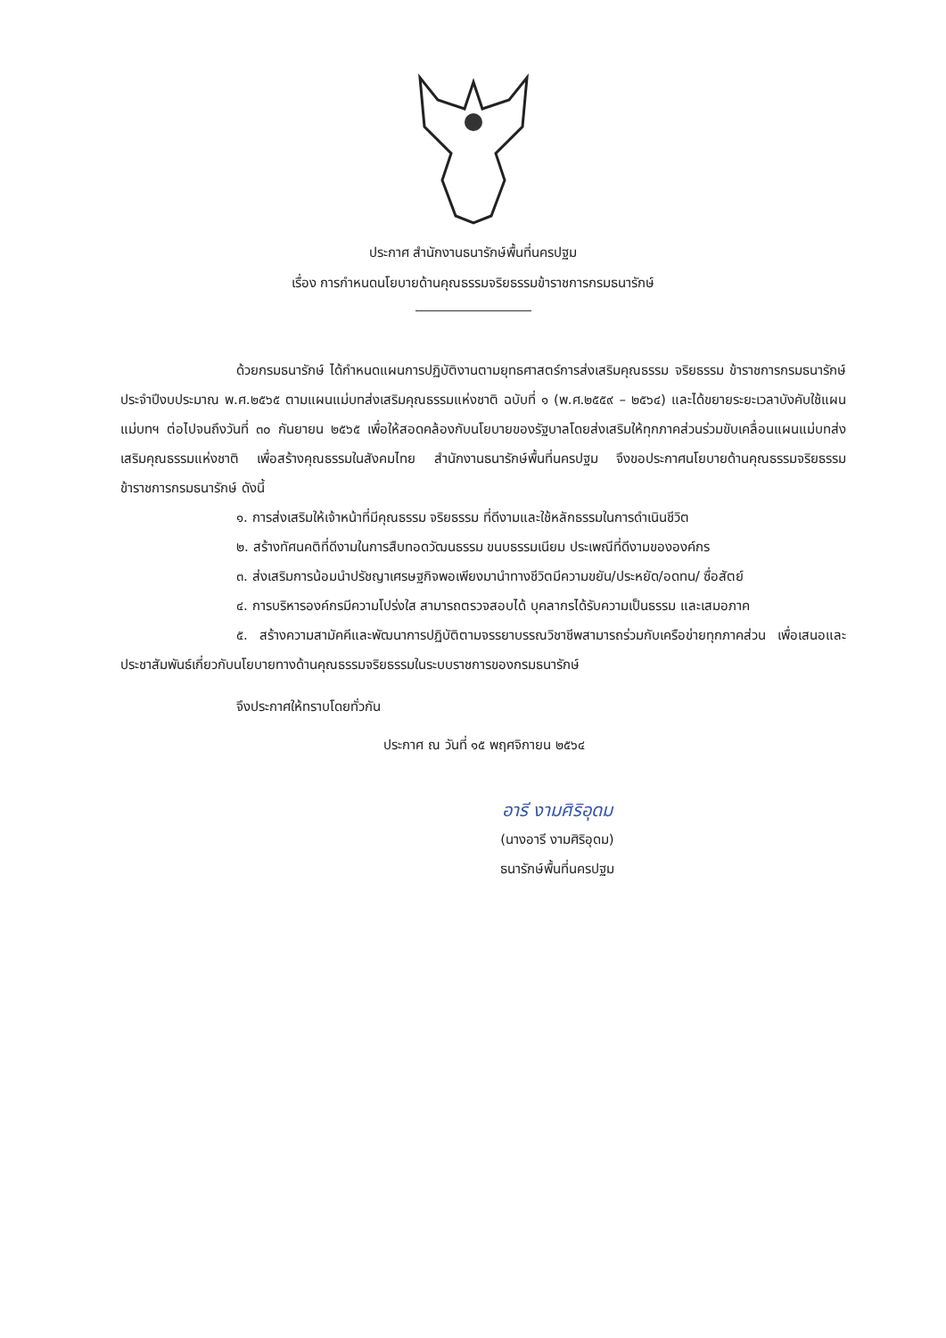ประกาศ สำนักงานธนารักษ์พื้นที่นครปฐม
เรื่อง การกำหนดนโยบายด้านคุณธรรมจริยธรรมข้าราชการกรมธนารักษ์
ด้วยกรมธนารักษ์ ได้กำหนดแผนการปฏิบัติงานตามยุทธศาสตร์การส่งเสริมคุณธรรม จริยธรรม ข้าราชการกรมธนารักษ์ ประจำปีงบประมาณ พ.ศ.๒๕๖๕ ตามแผนแม่บทส่งเสริมคุณธรรมแห่งชาติ ฉบับที่ ๑ (พ.ศ.๒๕๕๙ – ๒๕๖๔) และได้ขยายระยะเวลาบังคับใช้แผนแม่บทฯ ต่อไปจนถึงวันที่ ๓๐ กันยายน ๒๕๖๕ เพื่อให้สอดคล้องกับนโยบายของรัฐบาลโดยส่งเสริมให้ทุกภาคส่วนร่วมขับเคลื่อนแผนแม่บทส่งเสริมคุณธรรมแห่งชาติ เพื่อสร้างคุณธรรมในสังคมไทย สำนักงานธนารักษ์พื้นที่นครปฐม จึงขอประกาศนโยบายด้านคุณธรรมจริยธรรมข้าราชการกรมธนารักษ์ ดังนี้
๑. การส่งเสริมให้เจ้าหน้าที่มีคุณธรรม จริยธรรม ที่ดีงามและใช้หลักธรรมในการดำเนินชีวิต
๒. สร้างทัศนคติที่ดีงามในการสืบทอดวัฒนธรรม ขนบธรรมเนียม ประเพณีที่ดีงามขององค์กร
๓. ส่งเสริมการน้อมนำปรัชญาเศรษฐกิจพอเพียงมานำทางชีวิตมีความขยัน/ประหยัด/อดทน/ ซื่อสัตย์
๔. การบริหารองค์กรมีความโปร่งใส สามารถตรวจสอบได้ บุคลากรได้รับความเป็นธรรม และเสมอภาค
๕. สร้างความสามัคคีและพัฒนาการปฏิบัติตามจรรยาบรรณวิชาชีพสามารถร่วมกับเครือข่ายทุกภาคส่วน เพื่อเสนอและประชาสัมพันธ์เกี่ยวกับนโยบายทางด้านคุณธรรมจริยธรรมในระบบราชการของกรมธนารักษ์
จึงประกาศให้ทราบโดยทั่วกัน
ประกาศ ณ วันที่ ๑๕ พฤศจิกายน ๒๕๖๔
อารี งามศิริอุดม
(นางอารี งามศิริอุดม)
ธนารักษ์พื้นที่นครปฐม